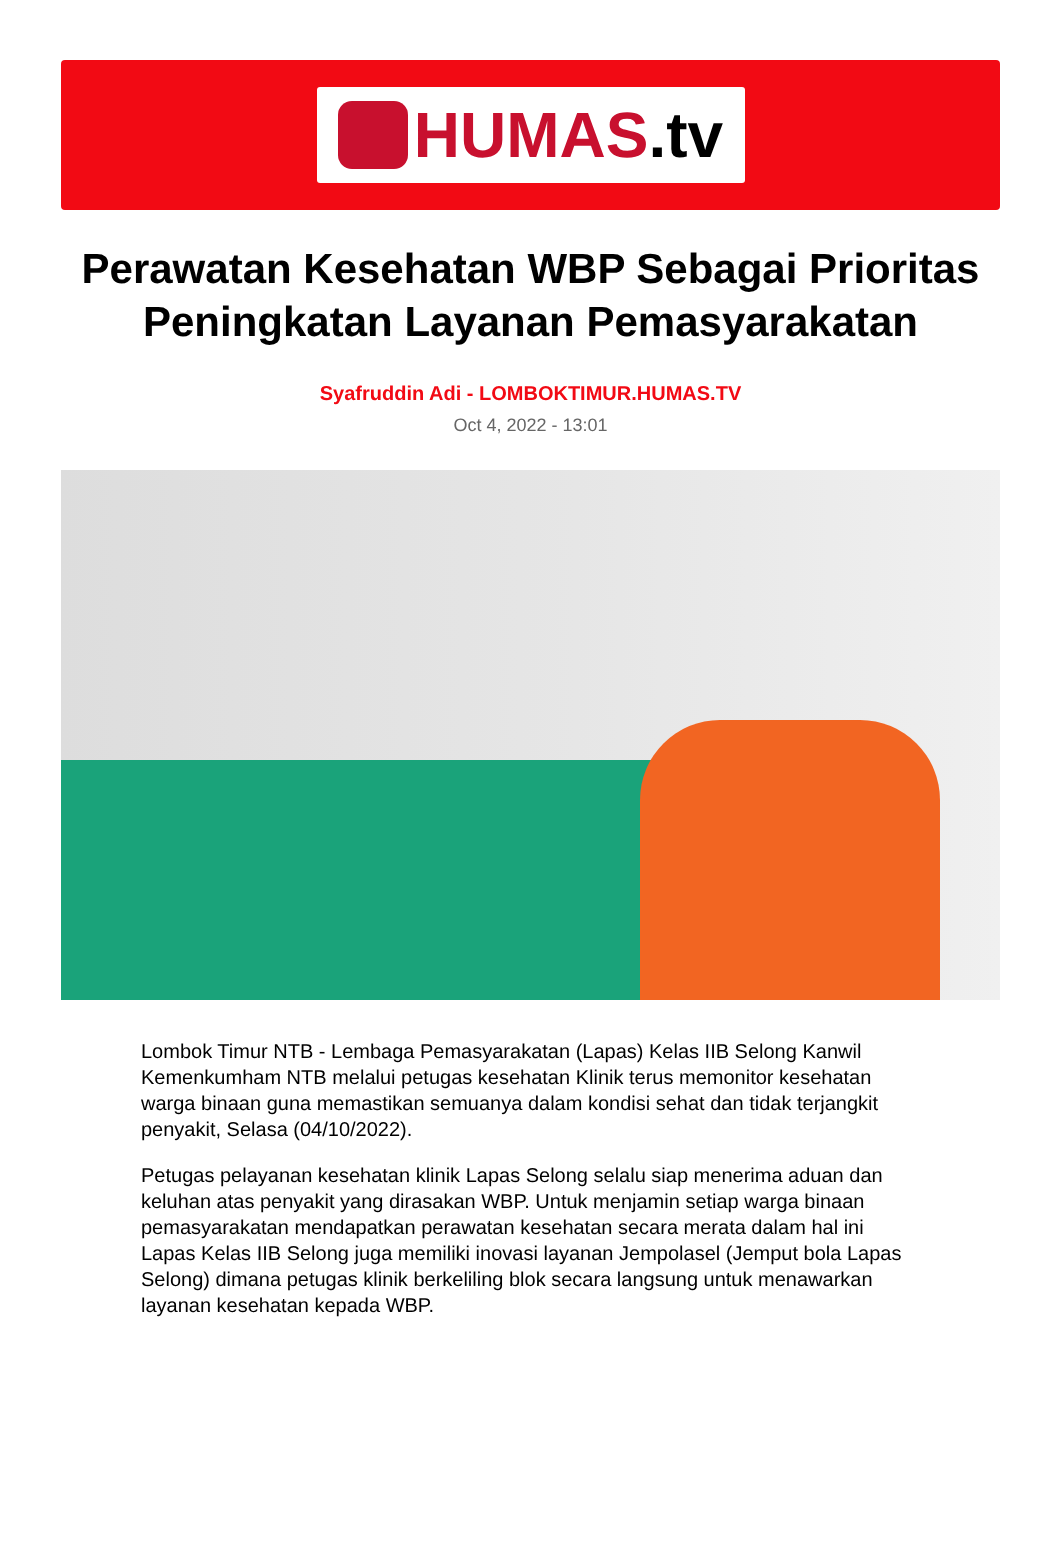HUMAS.tv
Perawatan Kesehatan WBP Sebagai Prioritas Peningkatan Layanan Pemasyarakatan
Syafruddin Adi - LOMBOKTIMUR.HUMAS.TV
Oct 4, 2022 - 13:01
Lombok Timur NTB - Lembaga Pemasyarakatan (Lapas) Kelas IIB Selong Kanwil Kemenkumham NTB melalui petugas kesehatan Klinik terus memonitor kesehatan warga binaan guna memastikan semuanya dalam kondisi sehat dan tidak terjangkit penyakit, Selasa (04/10/2022).
Petugas pelayanan kesehatan klinik Lapas Selong selalu siap menerima aduan dan keluhan atas penyakit yang dirasakan WBP. Untuk menjamin setiap warga binaan pemasyarakatan mendapatkan perawatan kesehatan secara merata dalam hal ini Lapas Kelas IIB Selong juga memiliki inovasi layanan Jempolasel (Jemput bola Lapas Selong) dimana petugas klinik berkeliling blok secara langsung untuk menawarkan layanan kesehatan kepada WBP.